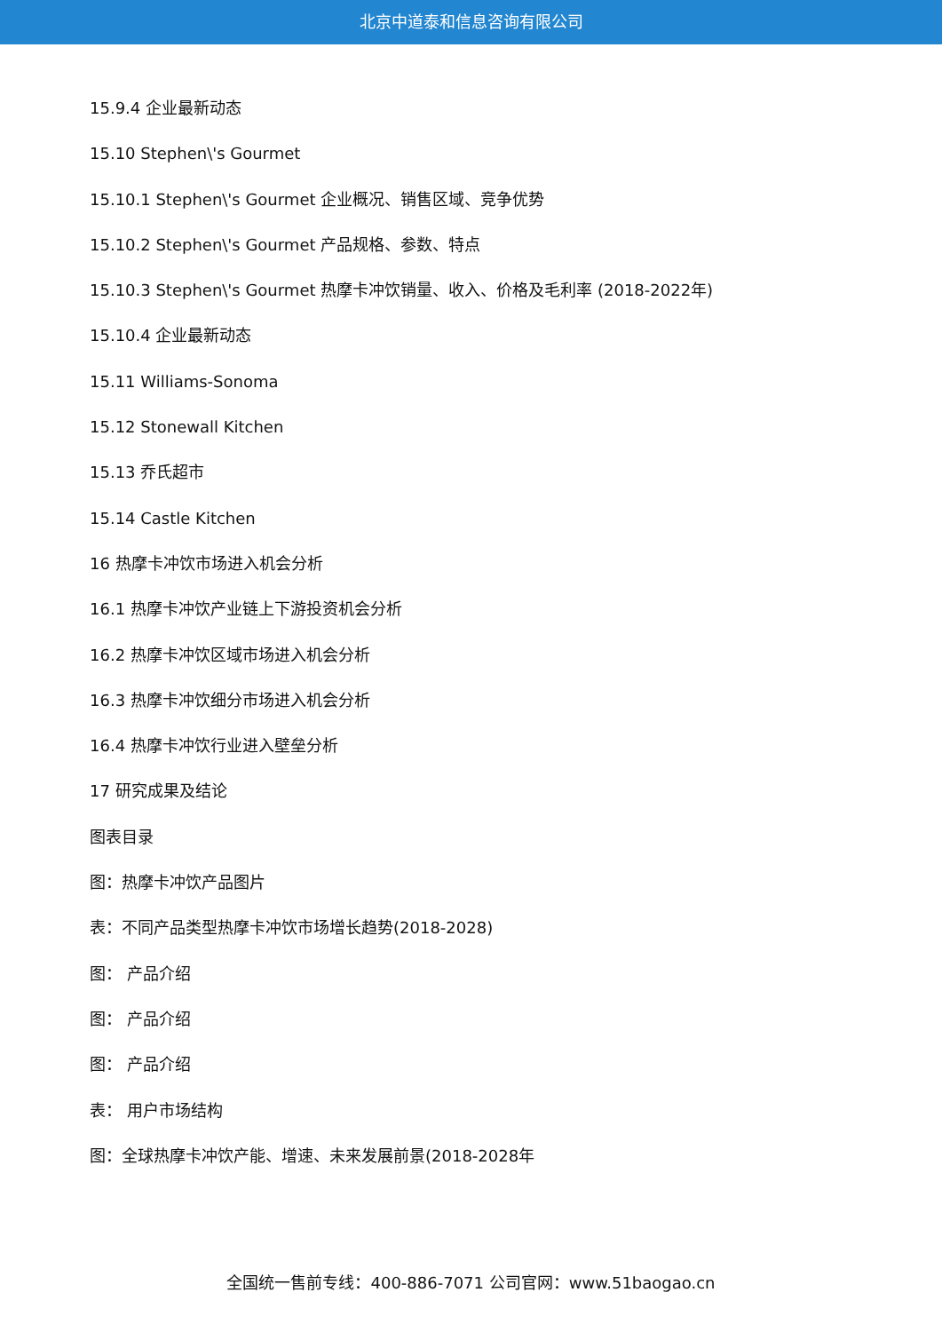北京中道泰和信息咨询有限公司
15.9.4 企业最新动态
15.10 Stephen\'s Gourmet
15.10.1 Stephen\'s Gourmet 企业概况、销售区域、竞争优势
15.10.2 Stephen\'s Gourmet 产品规格、参数、特点
15.10.3 Stephen\'s Gourmet 热摩卡冲饮销量、收入、价格及毛利率 (2018-2022年)
15.10.4 企业最新动态
15.11 Williams-Sonoma
15.12 Stonewall Kitchen
15.13 乔氏超市
15.14 Castle Kitchen
16 热摩卡冲饮市场进入机会分析
16.1 热摩卡冲饮产业链上下游投资机会分析
16.2 热摩卡冲饮区域市场进入机会分析
16.3 热摩卡冲饮细分市场进入机会分析
16.4 热摩卡冲饮行业进入壁垒分析
17 研究成果及结论
图表目录
图：热摩卡冲饮产品图片
表：不同产品类型热摩卡冲饮市场增长趋势(2018-2028)
图： 产品介绍
图： 产品介绍
图： 产品介绍
表： 用户市场结构
图：全球热摩卡冲饮产能、增速、未来发展前景(2018-2028年
全国统一售前专线：400-886-7071 公司官网：www.51baogao.cn